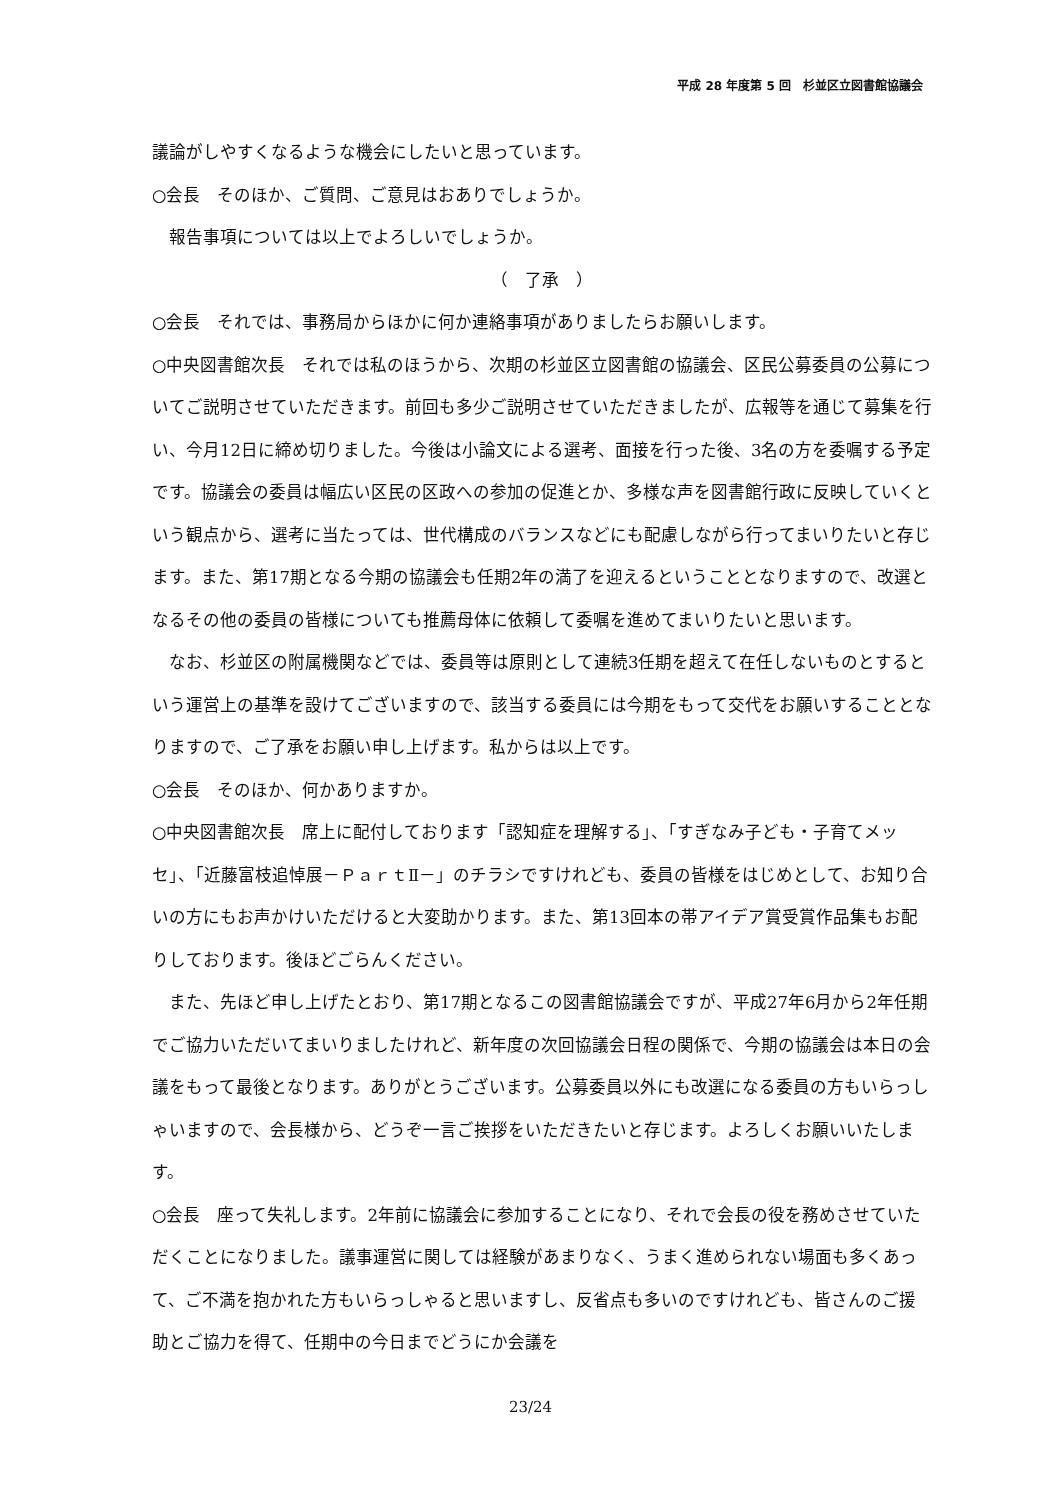平成 28 年度第 5 回　杉並区立図書館協議会
議論がしやすくなるような機会にしたいと思っています。
○会長　そのほか、ご質問、ご意見はおありでしょうか。
　報告事項については以上でよろしいでしょうか。
（　了承　）
○会長　それでは、事務局からほかに何か連絡事項がありましたらお願いします。
○中央図書館次長　それでは私のほうから、次期の杉並区立図書館の協議会、区民公募委員の公募についてご説明させていただきます。前回も多少ご説明させていただきましたが、広報等を通じて募集を行い、今月12日に締め切りました。今後は小論文による選考、面接を行った後、3名の方を委嘱する予定です。協議会の委員は幅広い区民の区政への参加の促進とか、多様な声を図書館行政に反映していくという観点から、選考に当たっては、世代構成のバランスなどにも配慮しながら行ってまいりたいと存じます。また、第17期となる今期の協議会も任期2年の満了を迎えるということとなりますので、改選となるその他の委員の皆様についても推薦母体に依頼して委嘱を進めてまいりたいと思います。
　なお、杉並区の附属機関などでは、委員等は原則として連続3任期を超えて在任しないものとするという運営上の基準を設けてございますので、該当する委員には今期をもって交代をお願いすることとなりますので、ご了承をお願い申し上げます。私からは以上です。
○会長　そのほか、何かありますか。
○中央図書館次長　席上に配付しております「認知症を理解する」、「すぎなみ子ども・子育てメッセ」、「近藤富枝追悼展－ＰａｒｔⅡ－」のチラシですけれども、委員の皆様をはじめとして、お知り合いの方にもお声かけいただけると大変助かります。また、第13回本の帯アイデア賞受賞作品集もお配りしております。後ほどごらんください。
　また、先ほど申し上げたとおり、第17期となるこの図書館協議会ですが、平成27年6月から2年任期でご協力いただいてまいりましたけれど、新年度の次回協議会日程の関係で、今期の協議会は本日の会議をもって最後となります。ありがとうございます。公募委員以外にも改選になる委員の方もいらっしゃいますので、会長様から、どうぞ一言ご挨拶をいただきたいと存じます。よろしくお願いいたします。
○会長　座って失礼します。2年前に協議会に参加することになり、それで会長の役を務めさせていただくことになりました。議事運営に関しては経験があまりなく、うまく進められない場面も多くあって、ご不満を抱かれた方もいらっしゃると思いますし、反省点も多いのですけれども、皆さんのご援助とご協力を得て、任期中の今日までどうにか会議を
23/24